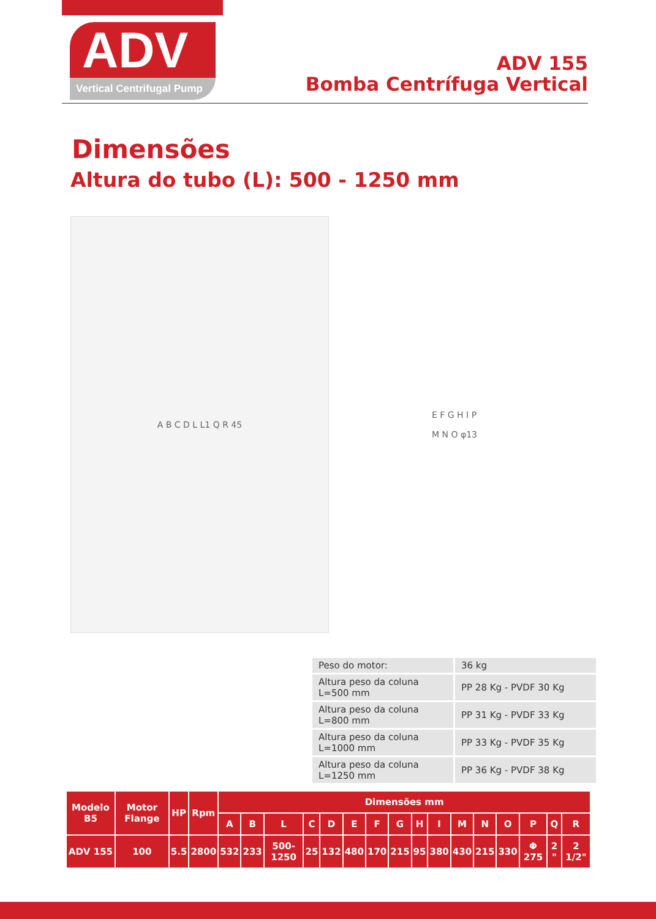ADV
Vertical Centrifugal Pump
ADV 155
Bomba Centrífuga Vertical
Dimensões
Altura do tubo (L): 500 - 1250 mm
A B C D L L1 Q R 45 E F G H I P
M N O φ13
| Peso do motor: | 36 kg |
| Altura peso da coluna L=500 mm | PP 28 Kg - PVDF 30 Kg |
| Altura peso da coluna L=800 mm | PP 31 Kg - PVDF 33 Kg |
| Altura peso da coluna L=1000 mm | PP 33 Kg - PVDF 35 Kg |
| Altura peso da coluna L=1250 mm | PP 36 Kg - PVDF 38 Kg |
| Modelo B5 | Motor Flange | HP | Rpm | Dimensões mm | | | | | | | | | | | | | | | |
| --- | --- | --- | --- | --- | --- | --- | --- | --- | --- | --- | --- | --- | --- | --- | --- | --- | --- | --- | --- |
| | | | | A | B | L | C | D | E | F | G | H | I | M | N | O | P | Q | R |
| ADV 155 | 100 | 5.5 | 2800 | 532 | 233 | 500-1250 | 25 | 132 | 480 | 170 | 215 | 95 | 380 | 430 | 215 | 330 | Φ 275 | 2 " | 2 1/2" |